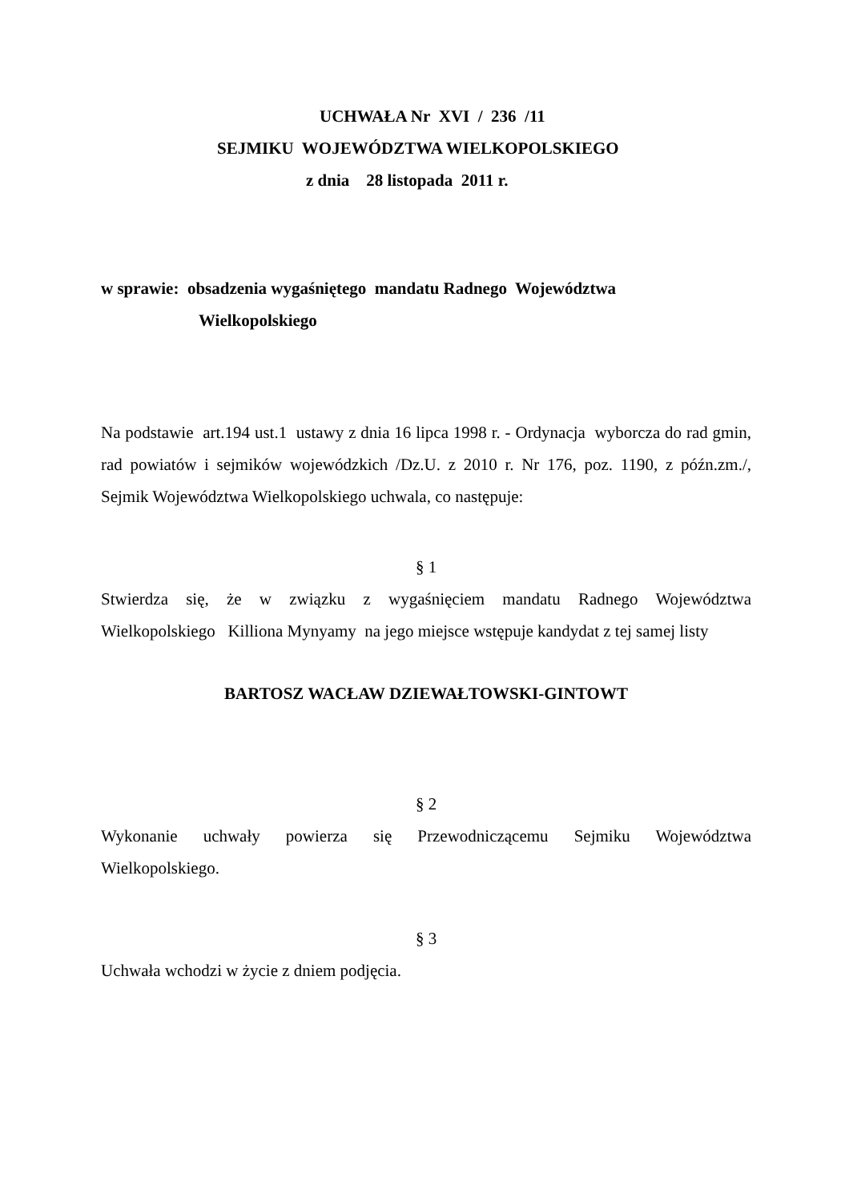UCHWAŁA Nr XVI / 236 /11
SEJMIKU WOJEWÓDZTWA WIELKOPOLSKIEGO
z dnia 28 listopada 2011 r.
w sprawie: obsadzenia wygaśniętego mandatu Radnego Województwa
Wielkopolskiego
Na podstawie art.194 ust.1 ustawy z dnia 16 lipca 1998 r. - Ordynacja wyborcza do rad gmin, rad powiatów i sejmików wojewódzkich /Dz.U. z 2010 r. Nr 176, poz. 1190, z późn.zm./, Sejmik Województwa Wielkopolskiego uchwala, co następuje:
§ 1
Stwierdza się, że w związku z wygaśnięciem mandatu Radnego Województwa Wielkopolskiego Killiona Mynyamy na jego miejsce wstępuje kandydat z tej samej listy
BARTOSZ WACŁAW DZIEWAŁTOWSKI-GINTOWT
§ 2
Wykonanie uchwały powierza się Przewodniczącemu Sejmiku Województwa Wielkopolskiego.
§ 3
Uchwała wchodzi w życie z dniem podjęcia.